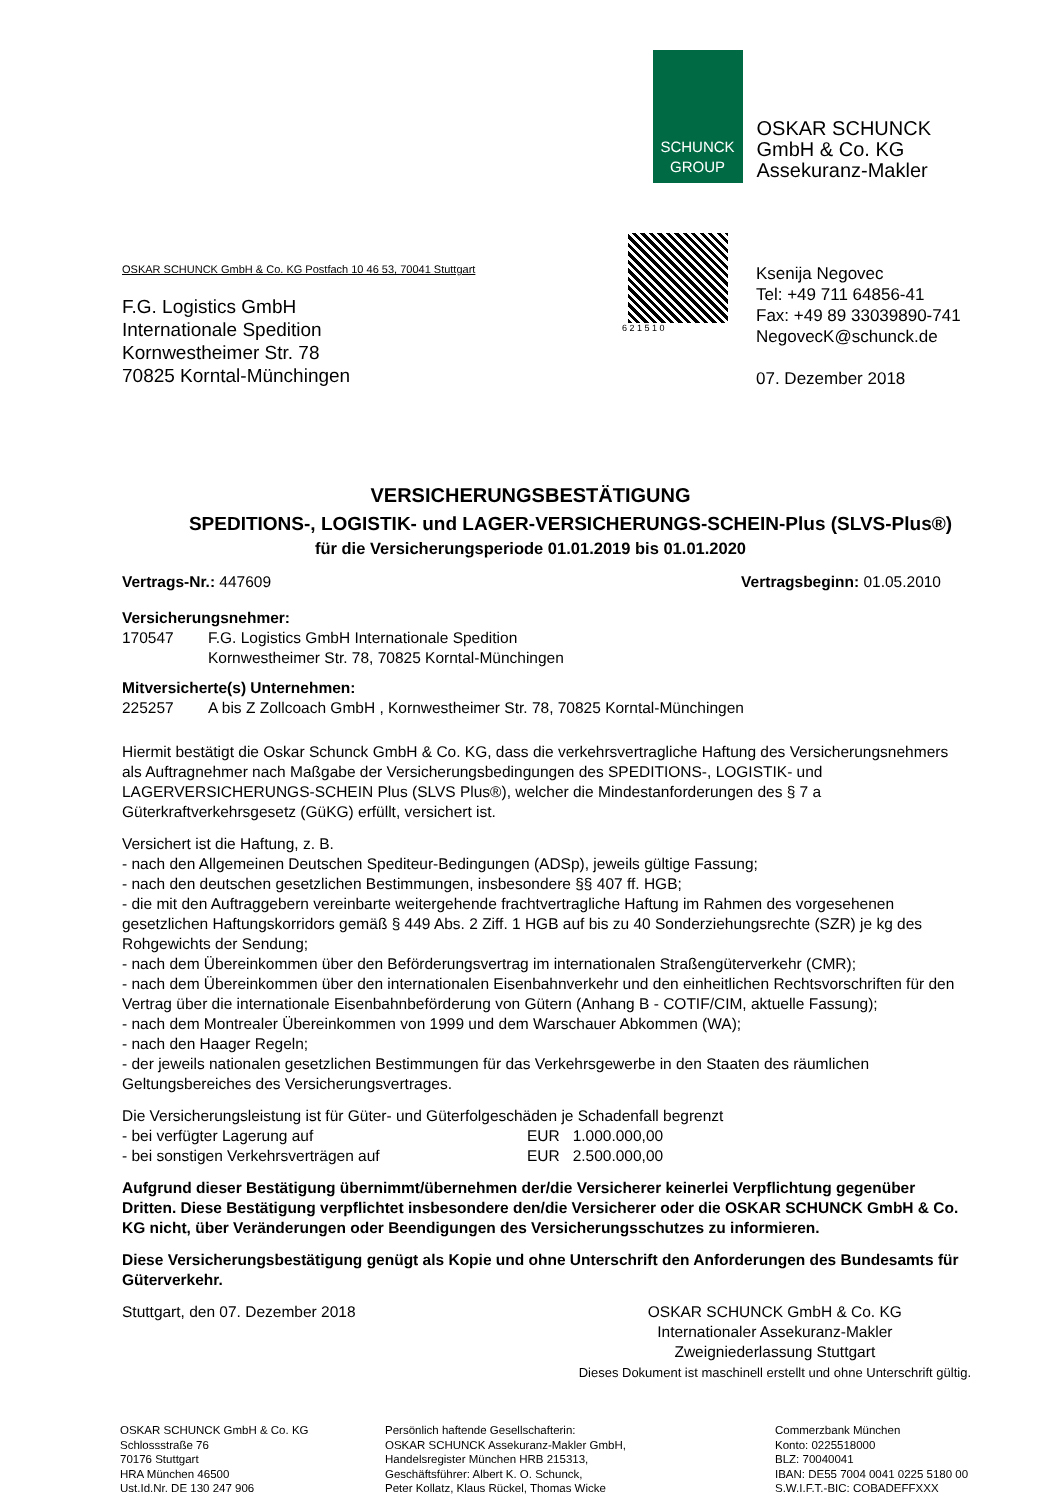SCHUNCK
GROUP
OSKAR SCHUNCK
GmbH & Co. KG
Assekuranz-Makler
OSKAR SCHUNCK GmbH & Co. KG Postfach 10 46 53, 70041 Stuttgart
F.G. Logistics GmbH
Internationale Spedition
Kornwestheimer Str. 78
70825 Korntal-Münchingen
6 2 1 5 1 0
Ksenija Negovec
Tel: +49 711 64856-41
Fax: +49 89 33039890-741
NegovecK@schunck.de
07. Dezember 2018
VERSICHERUNGSBESTÄTIGUNG
SPEDITIONS-, LOGISTIK- und LAGER-VERSICHERUNGS-SCHEIN-Plus (SLVS-Plus®)
für die Versicherungsperiode 01.01.2019 bis 01.01.2020
Vertrags-Nr.: 447609 Vertragsbeginn: 01.05.2010
Versicherungsnehmer:
170547 F.G. Logistics GmbH Internationale Spedition
Kornwestheimer Str. 78, 70825 Korntal-Münchingen
Mitversicherte(s) Unternehmen:
225257 A bis Z Zollcoach GmbH , Kornwestheimer Str. 78, 70825 Korntal-Münchingen
Hiermit bestätigt die Oskar Schunck GmbH & Co. KG, dass die verkehrsvertragliche Haftung des Versicherungsnehmers als Auftragnehmer nach Maßgabe der Versicherungsbedingungen des SPEDITIONS-, LOGISTIK- und LAGERVERSICHERUNGS-SCHEIN Plus (SLVS Plus®), welcher die Mindestanforderungen des § 7 a Güterkraftverkehrsgesetz (GüKG) erfüllt, versichert ist.
Versichert ist die Haftung, z. B.
- nach den Allgemeinen Deutschen Spediteur-Bedingungen (ADSp), jeweils gültige Fassung;
- nach den deutschen gesetzlichen Bestimmungen, insbesondere §§ 407 ff. HGB;
- die mit den Auftraggebern vereinbarte weitergehende frachtvertragliche Haftung im Rahmen des vorgesehenen gesetzlichen Haftungskorridors gemäß § 449 Abs. 2 Ziff. 1 HGB auf bis zu 40 Sonderziehungsrechte (SZR) je kg des Rohgewichts der Sendung;
- nach dem Übereinkommen über den Beförderungsvertrag im internationalen Straßengüterverkehr (CMR);
- nach dem Übereinkommen über den internationalen Eisenbahnverkehr und den einheitlichen Rechtsvorschriften für den Vertrag über die internationale Eisenbahnbeförderung von Gütern (Anhang B - COTIF/CIM, aktuelle Fassung);
- nach dem Montrealer Übereinkommen von 1999 und dem Warschauer Abkommen (WA);
- nach den Haager Regeln;
- der jeweils nationalen gesetzlichen Bestimmungen für das Verkehrsgewerbe in den Staaten des räumlichen Geltungsbereiches des Versicherungsvertrages.
Die Versicherungsleistung ist für Güter- und Güterfolgeschäden je Schadenfall begrenzt
- bei verfügter Lagerung auf EUR 1.000.000,00
- bei sonstigen Verkehrsverträgen auf EUR 2.500.000,00
Aufgrund dieser Bestätigung übernimmt/übernehmen der/die Versicherer keinerlei Verpflichtung gegenüber Dritten. Diese Bestätigung verpflichtet insbesondere den/die Versicherer oder die OSKAR SCHUNCK GmbH & Co. KG nicht, über Veränderungen oder Beendigungen des Versicherungsschutzes zu informieren.
Diese Versicherungsbestätigung genügt als Kopie und ohne Unterschrift den Anforderungen des Bundesamts für Güterverkehr.
Stuttgart, den 07. Dezember 2018 OSKAR SCHUNCK GmbH & Co. KG
Internationaler Assekuranz-Makler
Zweigniederlassung Stuttgart
Dieses Dokument ist maschinell erstellt und ohne Unterschrift gültig.
OSKAR SCHUNCK GmbH & Co. KG
Schlossstraße 76
70176 Stuttgart
HRA München 46500
Ust.Id.Nr. DE 130 247 906
Persönlich haftende Gesellschafterin:
OSKAR SCHUNCK Assekuranz-Makler GmbH,
Handelsregister München HRB 215313,
Geschäftsführer: Albert K. O. Schunck,
Peter Kollatz, Klaus Rückel, Thomas Wicke
Commerzbank München
Konto: 0225518000
BLZ: 70040041
IBAN: DE55 7004 0041 0225 5180 00
S.W.I.F.T.-BIC: COBADEFFXXX